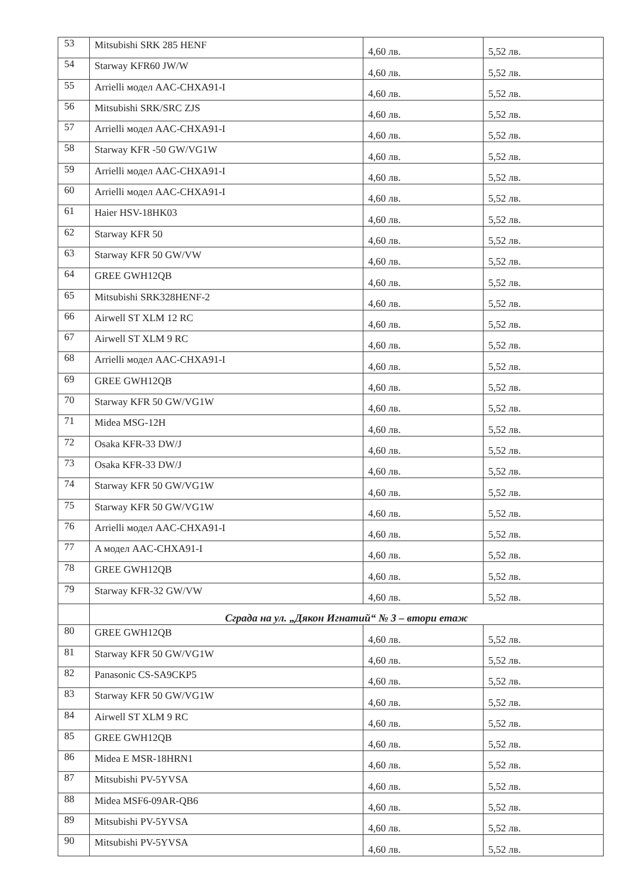| 53 | Mitsubishi SRK 285 HENF | 4,60 лв. | 5,52 лв. |
| 54 | Starway KFR60 JW/W | 4,60 лв. | 5,52 лв. |
| 55 | Arrielli модел AAC-CHXA91-I | 4,60 лв. | 5,52 лв. |
| 56 | Mitsubishi SRK/SRC ZJS | 4,60 лв. | 5,52 лв. |
| 57 | Arrielli модел AAC-CHXA91-I | 4,60 лв. | 5,52 лв. |
| 58 | Starway KFR -50 GW/VG1W | 4,60 лв. | 5,52 лв. |
| 59 | Arrielli модел AAC-CHXA91-I | 4,60 лв. | 5,52 лв. |
| 60 | Arrielli модел AAC-CHXA91-I | 4,60 лв. | 5,52 лв. |
| 61 | Haier HSV-18HK03 | 4,60 лв. | 5,52 лв. |
| 62 | Starway KFR 50 | 4,60 лв. | 5,52 лв. |
| 63 | Starway KFR 50 GW/VW | 4,60 лв. | 5,52 лв. |
| 64 | GREE GWH12QB | 4,60 лв. | 5,52 лв. |
| 65 | Mitsubishi SRK328HENF-2 | 4,60 лв. | 5,52 лв. |
| 66 | Airwell ST XLM 12 RC | 4,60 лв. | 5,52 лв. |
| 67 | Airwell ST XLM 9 RC | 4,60 лв. | 5,52 лв. |
| 68 | Arrielli модел AAC-CHXA91-I | 4,60 лв. | 5,52 лв. |
| 69 | GREE GWH12QB | 4,60 лв. | 5,52 лв. |
| 70 | Starway KFR 50 GW/VG1W | 4,60 лв. | 5,52 лв. |
| 71 | Midea MSG-12H | 4,60 лв. | 5,52 лв. |
| 72 | Osaka KFR-33 DW/J | 4,60 лв. | 5,52 лв. |
| 73 | Osaka KFR-33 DW/J | 4,60 лв. | 5,52 лв. |
| 74 | Starway KFR 50 GW/VG1W | 4,60 лв. | 5,52 лв. |
| 75 | Starway KFR 50 GW/VG1W | 4,60 лв. | 5,52 лв. |
| 76 | Arrielli модел AAC-CHXA91-I | 4,60 лв. | 5,52 лв. |
| 77 | A модел AAC-CHXA91-I | 4,60 лв. | 5,52 лв. |
| 78 | GREE GWH12QB | 4,60 лв. | 5,52 лв. |
| 79 | Starway KFR-32 GW/VW | 4,60 лв. | 5,52 лв. |
| | Сграда на ул. „Дякон Игнатий“ № 3 – втори етаж | | |
| 80 | GREE GWH12QB | 4,60 лв. | 5,52 лв. |
| 81 | Starway KFR 50 GW/VG1W | 4,60 лв. | 5,52 лв. |
| 82 | Panasonic CS-SA9CKP5 | 4,60 лв. | 5,52 лв. |
| 83 | Starway KFR 50 GW/VG1W | 4,60 лв. | 5,52 лв. |
| 84 | Airwell ST XLM 9 RC | 4,60 лв. | 5,52 лв. |
| 85 | GREE GWH12QB | 4,60 лв. | 5,52 лв. |
| 86 | Midea E MSR-18HRN1 | 4,60 лв. | 5,52 лв. |
| 87 | Mitsubishi PV-5YVSA | 4,60 лв. | 5,52 лв. |
| 88 | Midea MSF6-09AR-QB6 | 4,60 лв. | 5,52 лв. |
| 89 | Mitsubishi PV-5YVSA | 4,60 лв. | 5,52 лв. |
| 90 | Mitsubishi PV-5YVSA | 4,60 лв. | 5,52 лв. |